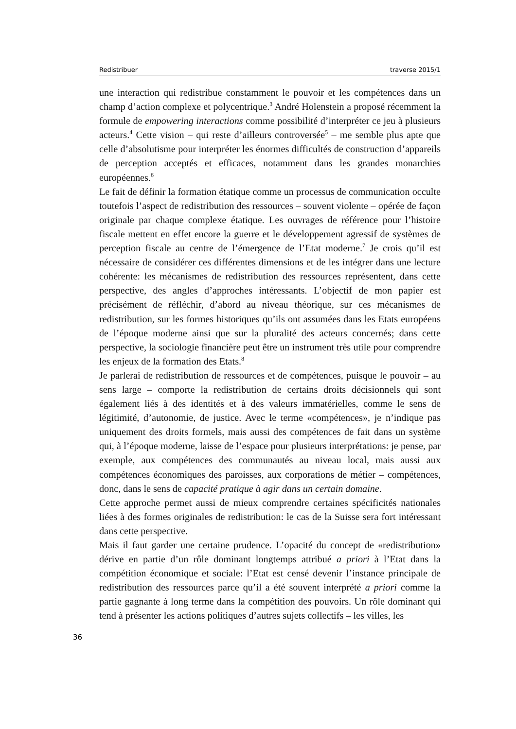Redistribuer traverse 2015/1
une interaction qui redistribue constamment le pouvoir et les compétences dans un champ d’action complexe et polycentrique.<sup>3</sup> André Holenstein a proposé récemment la formule de empowering interactions comme possibilité d’interpréter ce jeu à plusieurs acteurs.<sup>4</sup> Cette vision – qui reste d’ailleurs controversée<sup>5</sup> – me semble plus apte que celle d’absolutisme pour interpréter les énormes difficultés de construction d’appareils de perception acceptés et efficaces, notamment dans les grandes monarchies européennes.<sup>6</sup>
Le fait de définir la formation étatique comme un processus de communication occulte toutefois l’aspect de redistribution des ressources – souvent violente – opérée de façon originale par chaque complexe étatique. Les ouvrages de référence pour l’histoire fiscale mettent en effet encore la guerre et le développement agressif de systèmes de perception fiscale au centre de l’émergence de l’Etat moderne.<sup>7</sup> Je crois qu’il est nécessaire de considérer ces différentes dimensions et de les intégrer dans une lecture cohérente: les mécanismes de redistribution des ressources représentent, dans cette perspective, des angles d’approches intéressants. L’objectif de mon papier est précisément de réfléchir, d’abord au niveau théorique, sur ces mécanismes de redistribution, sur les formes historiques qu’ils ont assumées dans les Etats européens de l’époque moderne ainsi que sur la pluralité des acteurs concernés; dans cette perspective, la sociologie financière peut être un instrument très utile pour comprendre les enjeux de la formation des Etats.<sup>8</sup>
Je parlerai de redistribution de ressources et de compétences, puisque le pouvoir – au sens large – comporte la redistribution de certains droits décisionnels qui sont également liés à des identités et à des valeurs immatérielles, comme le sens de légitimité, d’autonomie, de justice. Avec le terme «compétences», je n’indique pas uniquement des droits formels, mais aussi des compétences de fait dans un système qui, à l’époque moderne, laisse de l’espace pour plusieurs interprétations: je pense, par exemple, aux compétences des communautés au niveau local, mais aussi aux compétences économiques des paroisses, aux corporations de métier – compétences, donc, dans le sens de capacité pratique à agir dans un certain domaine.
Cette approche permet aussi de mieux comprendre certaines spécificités nationales liées à des formes originales de redistribution: le cas de la Suisse sera fort intéressant dans cette perspective.
Mais il faut garder une certaine prudence. L’opacité du concept de «redistribution» dérive en partie d’un rôle dominant longtemps attribué a priori à l’Etat dans la compétition économique et sociale: l’Etat est censé devenir l’instance principale de redistribution des ressources parce qu’il a été souvent interprété a priori comme la partie gagnante à long terme dans la compétition des pouvoirs. Un rôle dominant qui tend à présenter les actions politiques d’autres sujets collectifs – les villes, les
36